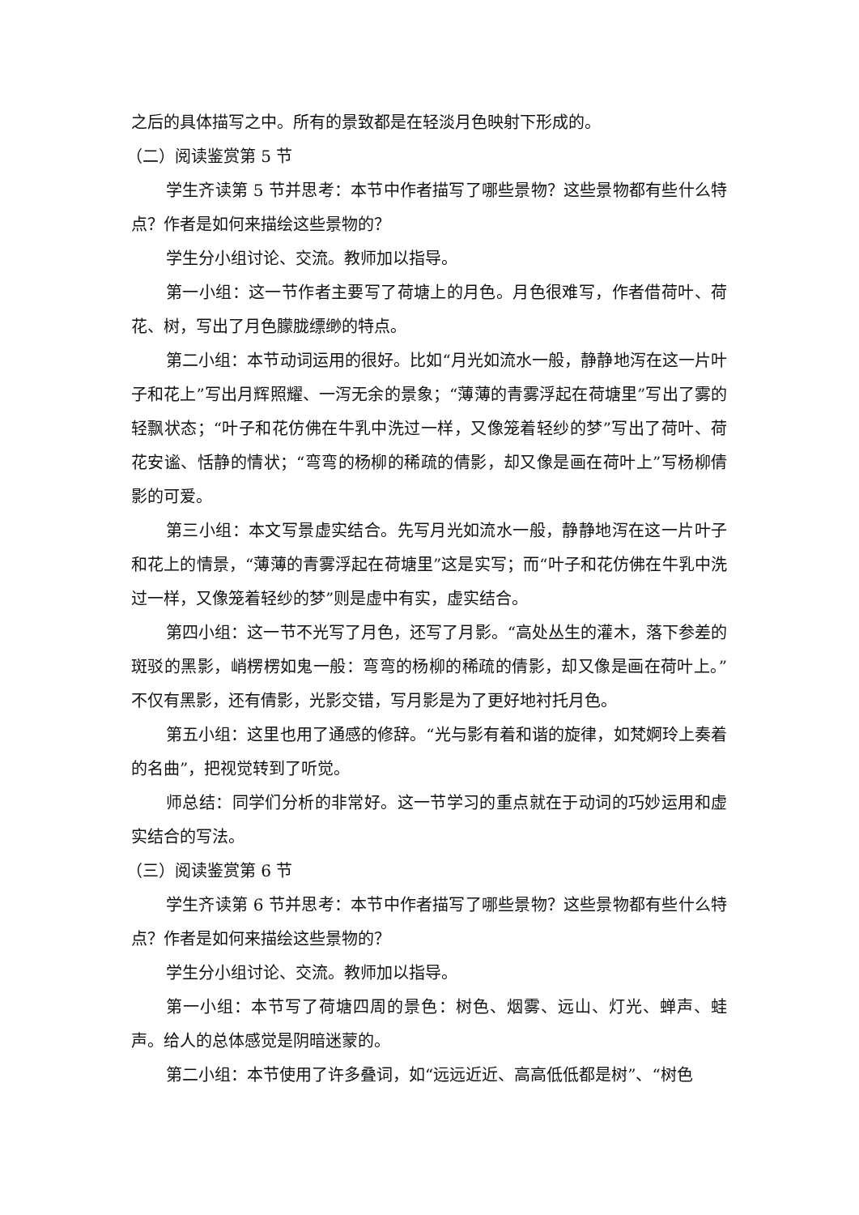之后的具体描写之中。所有的景致都是在轻淡月色映射下形成的。
（二）阅读鉴赏第 5 节
学生齐读第 5 节并思考：本节中作者描写了哪些景物？这些景物都有些什么特点？作者是如何来描绘这些景物的？
学生分小组讨论、交流。教师加以指导。
第一小组：这一节作者主要写了荷塘上的月色。月色很难写，作者借荷叶、荷花、树，写出了月色朦胧缥缈的特点。
第二小组：本节动词运用的很好。比如“月光如流水一般，静静地泻在这一片叶子和花上”写出月辉照耀、一泻无余的景象；“薄薄的青雾浮起在荷塘里”写出了雾的轻飘状态；“叶子和花仿佛在牛乳中洗过一样，又像笼着轻纱的梦”写出了荷叶、荷花安谧、恬静的情状；“弯弯的杨柳的稀疏的倩影，却又像是画在荷叶上”写杨柳倩影的可爱。
第三小组：本文写景虚实结合。先写月光如流水一般，静静地泻在这一片叶子和花上的情景，“薄薄的青雾浮起在荷塘里”这是实写；而“叶子和花仿佛在牛乳中洗过一样，又像笼着轻纱的梦”则是虚中有实，虚实结合。
第四小组：这一节不光写了月色，还写了月影。“高处丛生的灌木，落下参差的斑驳的黑影，峭楞楞如鬼一般：弯弯的杨柳的稀疏的倩影，却又像是画在荷叶上。”不仅有黑影，还有倩影，光影交错，写月影是为了更好地衬托月色。
第五小组：这里也用了通感的修辞。“光与影有着和谐的旋律，如梵婀玲上奏着的名曲”，把视觉转到了听觉。
师总结：同学们分析的非常好。这一节学习的重点就在于动词的巧妙运用和虚实结合的写法。
（三）阅读鉴赏第 6 节
学生齐读第 6 节并思考：本节中作者描写了哪些景物？这些景物都有些什么特点？作者是如何来描绘这些景物的？
学生分小组讨论、交流。教师加以指导。
第一小组：本节写了荷塘四周的景色：树色、烟雾、远山、灯光、蝉声、蛙声。给人的总体感觉是阴暗迷蒙的。
第二小组：本节使用了许多叠词，如“远远近近、高高低低都是树”、“树色